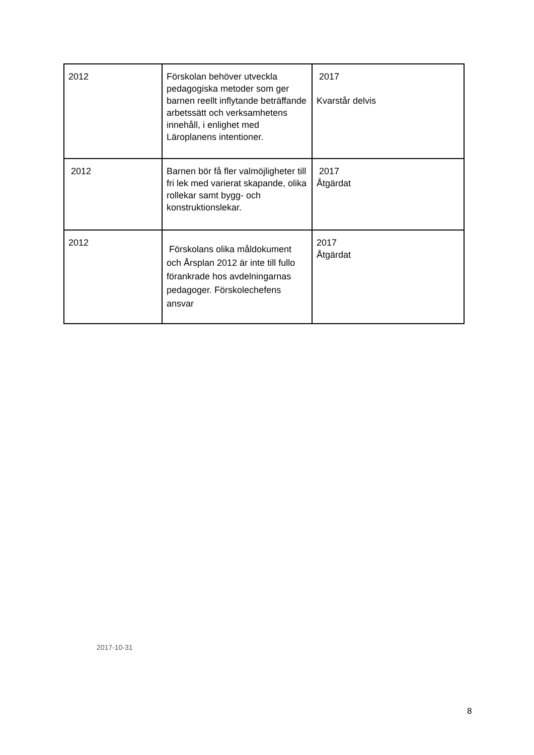| 2012 | Förskolan behöver utveckla pedagogiska metoder som ger barnen reellt inflytande beträffande arbetssätt och verksamhetens innehåll, i enlighet med Läroplanens intentioner. | 2017 Kvarstår delvis |
| 2012 | Barnen bör få fler valmöjligheter till fri lek med varierat skapande, olika rollekar samt bygg- och konstruktionslekar. | 2017 Åtgärdat |
| 2012 | Förskolans olika måldokument och Årsplan 2012 är inte till fullo förankrade hos avdelningarnas pedagoger. Förskolechefens ansvar | 2017 Åtgärdat |
2017-10-31
8